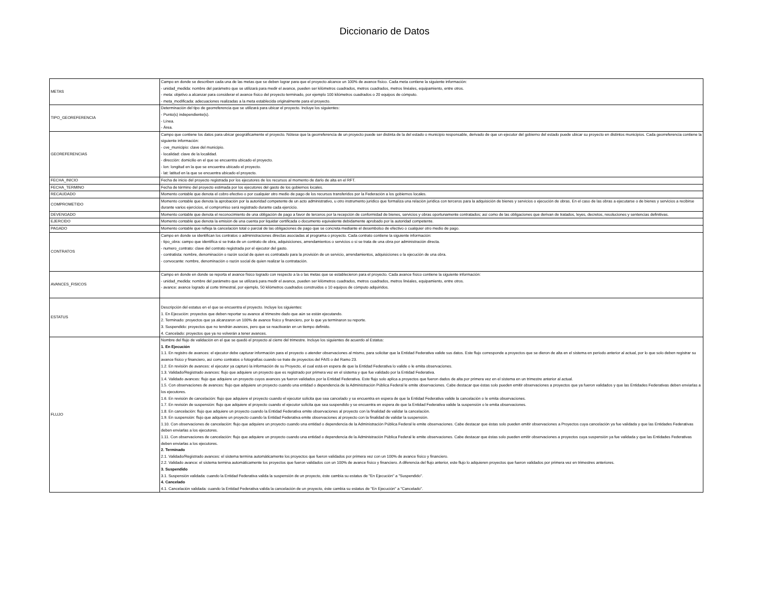Diccionario de Datos
| METAS | Campo en donde se describen cada una de las metas que se deben lograr para que el proyecto alcance un 100% de avance físico. Cada meta contiene la siguiente información: - unidad_medida: nombre del parámetro que se utilizará para medir el avance, pueden ser kilómetros cuadrados, metros cuadrados, metros linéales, equipamiento, entre otros. - meta: objetivo a alcanzar para considerar el avance físico del proyecto terminado, por ejemplo 100 kilómetros cuadrados o 20 equipos de cómputo. - meta_modificada: adecuaciones realizadas a la meta establecida originalmente para el proyecto. |
| TIPO_GEOREFERENCIA | Determinación del tipo de georreferencia que se utilizará para ubicar el proyecto. Incluye los siguientes: - Punto(s) independiente(s). - Línea. - Área. |
| GEOREFERENCIAS | Campo que contiene los datos para ubicar geográficamente el proyecto. Nótese que la georreferencia de un proyecto puede ser distinta de la del estado o municipio responsable, derivado de que un ejecutor del gobierno del estado puede ubicar su proyecto en distintos municipios. Cada georreferencia contiene la siguiente información: - cve_municipio: clave del municipio. - localidad: clave de la localidad. - dirección: domicilio en el que se encuentra ubicado el proyecto. - lon: longitud en la que se encuentra ubicado el proyecto. - lat: latitud en la que se encuentra ubicado el proyecto. |
| FECHA_INICIO | Fecha de inicio del proyecto registrada por los ejecutores de los recursos al momento de darlo de alta en el RFT. |
| FECHA_TERMINO | Fecha de término del proyecto estimada por los ejecutores del gasto de los gobiernos locales. |
| RECAUDADO | Momento contable que denota el cobro efectivo o por cualquier otro medio de pago de los recursos transferidos por la Federación a los gobiernos locales. |
| COMPROMETIDO | Momento contable que denota la aprobación por la autoridad competente de un acto administrativo, u otro instrumento jurídico que formaliza una relación jurídica con terceros para la adquisición de bienes y servicios o ejecución de obras. En el caso de las obras a ejecutarse o de bienes y servicios a recibirse durante varios ejercicios, el compromiso será registrado durante cada ejercicio. |
| DEVENGADO | Momento contable que denota el reconocimiento de una obligación de pago a favor de terceros por la recepción de conformidad de bienes, servicios y obras oportunamente contratados; así como de las obligaciones que derivan de tratados, leyes, decretos, resoluciones y sentencias definitivas. |
| EJERCIDO | Momento contable que denota la emisión de una cuenta por liquidar certificada o documento equivalente debidamente aprobado por la autoridad competente. |
| PAGADO | Momento contable que refleja la cancelación total o parcial de las obligaciones de pago que se concreta mediante el desembolso de efectivo o cualquier otro medio de pago. |
| CONTRATOS | Campo en donde se identifican los contratos o administraciones directas asociadas al programa o proyecto. Cada contrato contiene la siguiente información: - tipo_obra: campo que identifica si se trata de un contrato de obra, adquisiciones, arrendamientos o servicios o si se trata de una obra por administración directa. - numero_contrato: clave del contrato registrada por el ejecutor del gasto. - contratista: nombre, denominación o razón social de quien es contratado para la provisión de un servicio, arrendamientos, adquisiciones o la ejecución de una obra. - convocante: nombre, denominación o razón social de quien realizar la contratación. |
| AVANCES_FISICOS | Campo en donde en donde se reporta el avance físico logrado con respecto a la o las metas que se establecieron para el proyecto. Cada avance físico contiene la siguiente información: - unidad_medida: nombre del parámetro que se utilizará para medir el avance, pueden ser kilómetros cuadrados, metros cuadrados, metros linéales, equipamiento, entre otros. - avance: avance logrado al corte trimestral, por ejemplo, 50 kilómetros cuadrados construidos o 10 equipos de cómputo adquiridos. |
| ESTATUS | Descripción del estatus en el que se encuentra el proyecto. Incluye los siguientes: 1. En Ejecución: proyectos que deben reportar su avance al trimestre dado que aún se están ejecutando. 2. Terminado: proyectos que ya alcanzaron un 100% de avance físico y financiero, por lo que ya terminaron su reporte. 3. Suspendido: proyectos que no tendrán avances, pero que se reactivarán en un tiempo definido. 4. Cancelado: proyectos que ya no volverán a tener avances. |
| FLUJO | Nombre del flujo de validación en el que se quedó el proyecto al cierre del trimestre. Incluye los siguientes de acuerdo al Estatus: 1. En Ejecución 1.1. En registro de avances: el ejecutor debe capturar información para el proyecto o atender observaciones al mismo, para solicitar que la Entidad Federativa valide sus datos. Este flujo corresponde a proyectos que se dieron de alta en el sistema en periodo anterior al actual, por lo que solo deben registrar su avance físico y financiero, así como contratos o fotografías cuando se trate de proyectos del FAIS o del Ramo 23. 1.2. En revisión de avances: el ejecutor ya capturó la información de su Proyecto, el cual está en espera de que la Entidad Federativa lo valide o le emita observaciones. 1.3. Validado/Registrado avances: flujo que adquiere un proyecto que es registrado por primera vez en el sistema y que fue validado por la Entidad Federativa. 1.4. Validado avances: flujo que adquiere un proyecto cuyos avances ya fueron validados por la Entidad Federativa. Este flujo solo aplica a proyectos que fueron dados de alta por primera vez en el sistema en un trimestre anterior al actual. 1.5. Con observaciones de avances: flujo que adquiere un proyecto cuando una entidad o dependencia de la Administración Pública Federal le emite observaciones. Cabe destacar que éstas solo pueden emitir observaciones a proyectos que ya fueron validados y que las Entidades Federativas deben enviarlas a los ejecutores. 1.6. En revisión de cancelación: flujo que adquiere el proyecto cuando el ejecutor solicita que sea cancelado y se encuentra en espera de que la Entidad Federativa valide la cancelación o le emita observaciones. 1.7. En revisión de suspensión: flujo que adquiere el proyecto cuando el ejecutor solicita que sea suspendido y se encuentra en espera de que la Entidad Federativa valide la suspensión o le emita observaciones. 1.8. En cancelación: flujo que adquiere un proyecto cuando la Entidad Federativa emite observaciones al proyecto con la finalidad de validar la cancelación. 1.9. En suspensión: flujo que adquiere un proyecto cuando la Entidad Federativa emite observaciones al proyecto con la finalidad de validar la suspensión. 1.10. Con observaciones de cancelación: flujo que adquiere un proyecto cuando una entidad o dependencia de la Administración Pública Federal le emite observaciones. Cabe destacar que éstas solo pueden emitir observaciones a Proyectos cuya cancelación ya fue validada y que las Entidades Federativas deben enviarlas a los ejecutores. 1.11. Con observaciones de cancelación: flujo que adquiere un proyecto cuando una entidad o dependencia de la Administración Pública Federal le emite observaciones. Cabe destacar que éstas solo pueden emitir observaciones a proyectos cuya suspensión ya fue validada y que las Entidades Federativas deben enviarlas a los ejecutores. 2. Terminado 2.1. Validado/Registrado avances: el sistema termina automáticamente los proyectos que fueron validados por primera vez con un 100% de avance físico y financiero. 2.2. Validado avance: el sistema termina automáticamente los proyectos que fueron validados con un 100% de avance físico y financiero. A diferencia del flujo anterior, este flujo lo adquieren proyectos que fueron validados por primera vez en trimestres anteriores. 3. Suspendido 3.1. Suspensión validada: cuando la Entidad Federativa valida la suspensión de un proyecto, éste cambia su estatus de "En Ejecución" a "Suspendido". 4. Cancelado 4.1. Cancelación validada: cuando la Entidad Federativa valida la cancelación de un proyecto, éste cambia su estatus de "En Ejecución" a "Cancelado". |